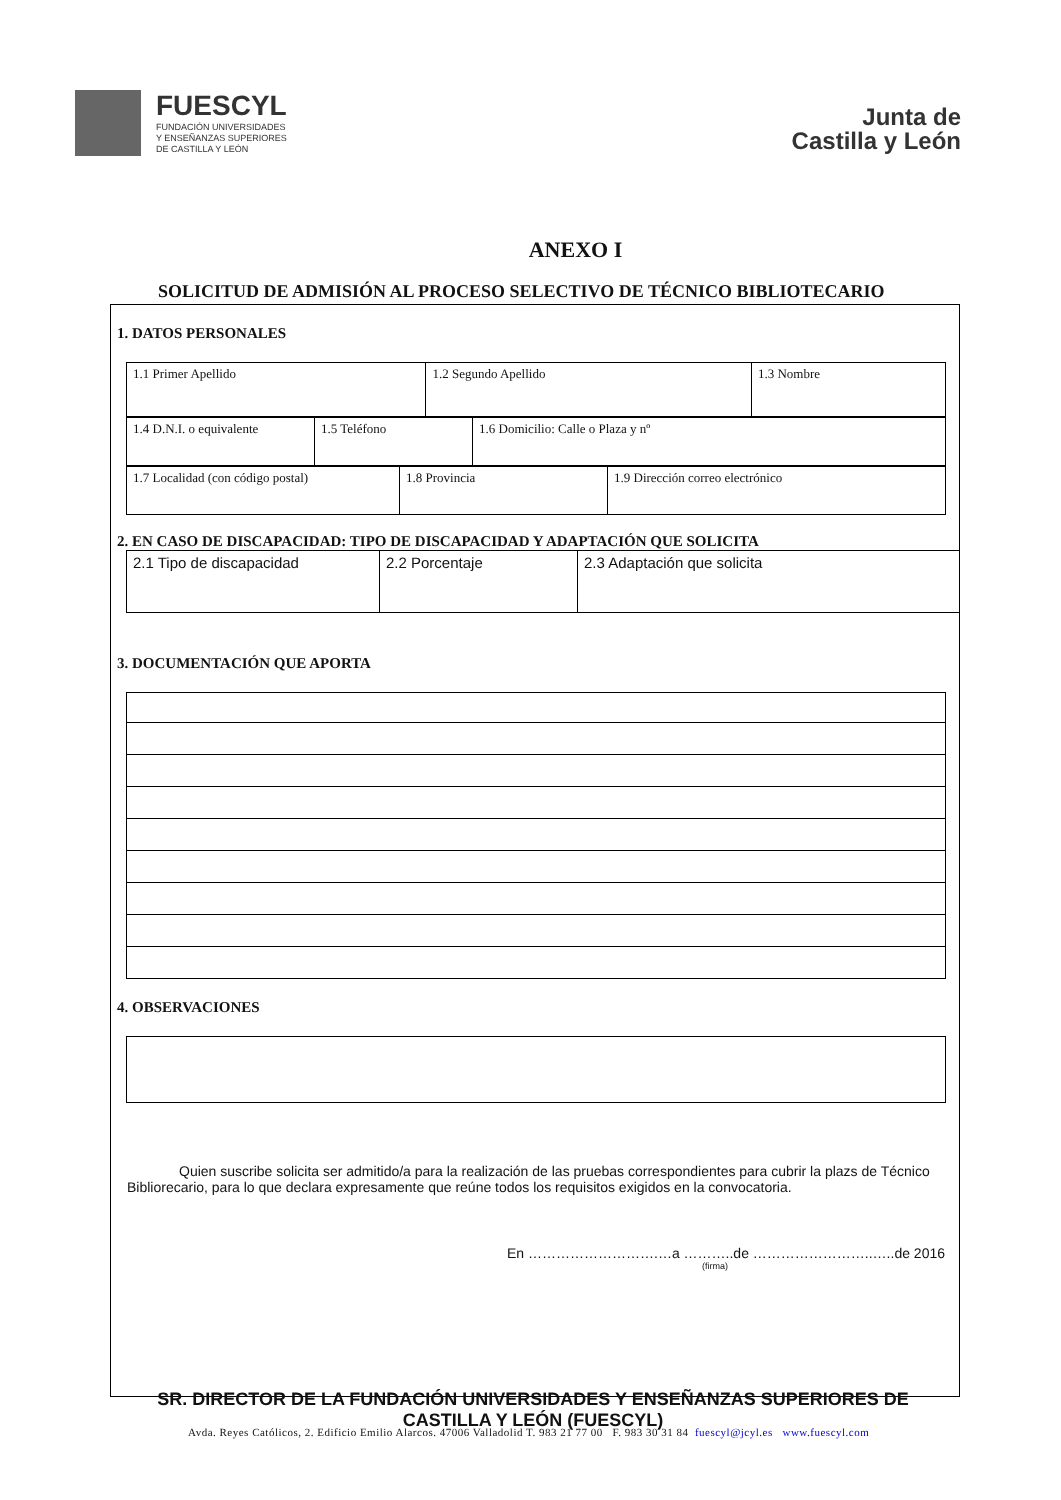FUESCYL
FUNDACIÓN UNIVERSIDADES
Y ENSEÑANZAS SUPERIORES
DE CASTILLA Y LEÓN
Junta de
Castilla y León
ANEXO I
SOLICITUD DE ADMISIÓN AL PROCESO SELECTIVO DE TÉCNICO BIBLIOTECARIO
1. DATOS PERSONALES
| 1.1 Primer Apellido | 1.2 Segundo Apellido | 1.3 Nombre |
| 1.4 D.N.I. o equivalente | 1.5 Teléfono | 1.6 Domicilio: Calle o Plaza y nº |
| 1.7 Localidad (con código postal) | 1.8 Provincia | 1.9 Dirección correo electrónico |
2. EN CASO DE DISCAPACIDAD: TIPO DE DISCAPACIDAD Y ADAPTACIÓN QUE SOLICITA
| 2.1 Tipo de discapacidad | 2.2 Porcentaje | 2.3 Adaptación que solicita |
3. DOCUMENTACIÓN QUE APORTA
4. OBSERVACIONES
Quien suscribe solicita ser admitido/a para la realización de las pruebas correspondientes para cubrir la plazs de Técnico Bibliorecario, para lo que declara expresamente que reúne todos los requisitos exigidos en la convocatoria.
En ……………………….…a ………..de ……………………..…..de 2016
(firma)
SR. DIRECTOR DE LA FUNDACIÓN UNIVERSIDADES Y ENSEÑANZAS SUPERIORES DE CASTILLA Y LEÓN (FUESCYL)
Avda. Reyes Católicos, 2. Edificio Emilio Alarcos. 47006 Valladolid T. 983 21 77 00 F. 983 30 31 84 fuescyl@jcyl.es www.fuescyl.com